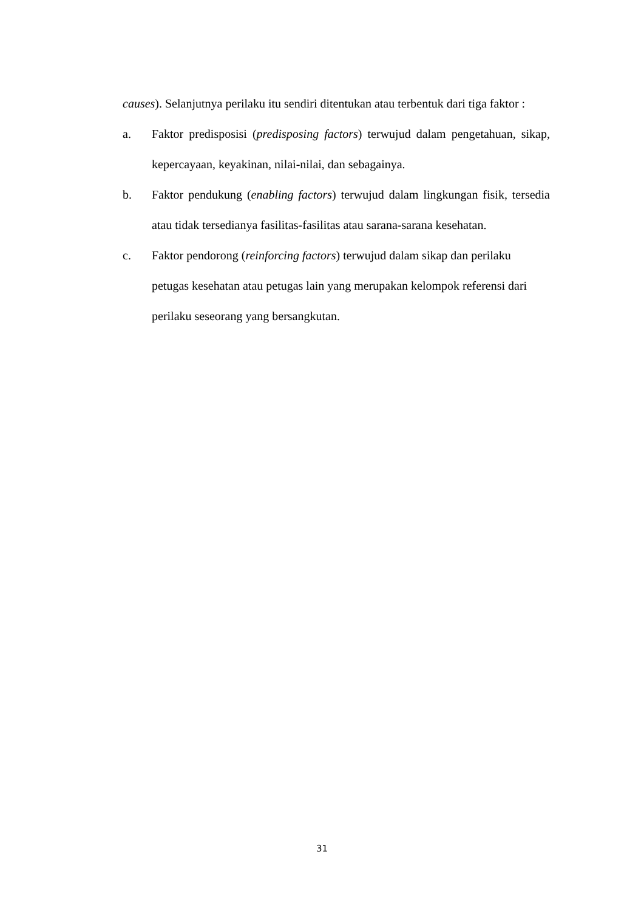causes). Selanjutnya perilaku itu sendiri ditentukan atau terbentuk dari tiga faktor :
a. Faktor predisposisi (predisposing factors) terwujud dalam pengetahuan, sikap, kepercayaan, keyakinan, nilai-nilai, dan sebagainya.
b. Faktor pendukung (enabling factors) terwujud dalam lingkungan fisik, tersedia atau tidak tersedianya fasilitas-fasilitas atau sarana-sarana kesehatan.
c. Faktor pendorong (reinforcing factors) terwujud dalam sikap dan perilaku petugas kesehatan atau petugas lain yang merupakan kelompok referensi dari perilaku seseorang yang bersangkutan.
31